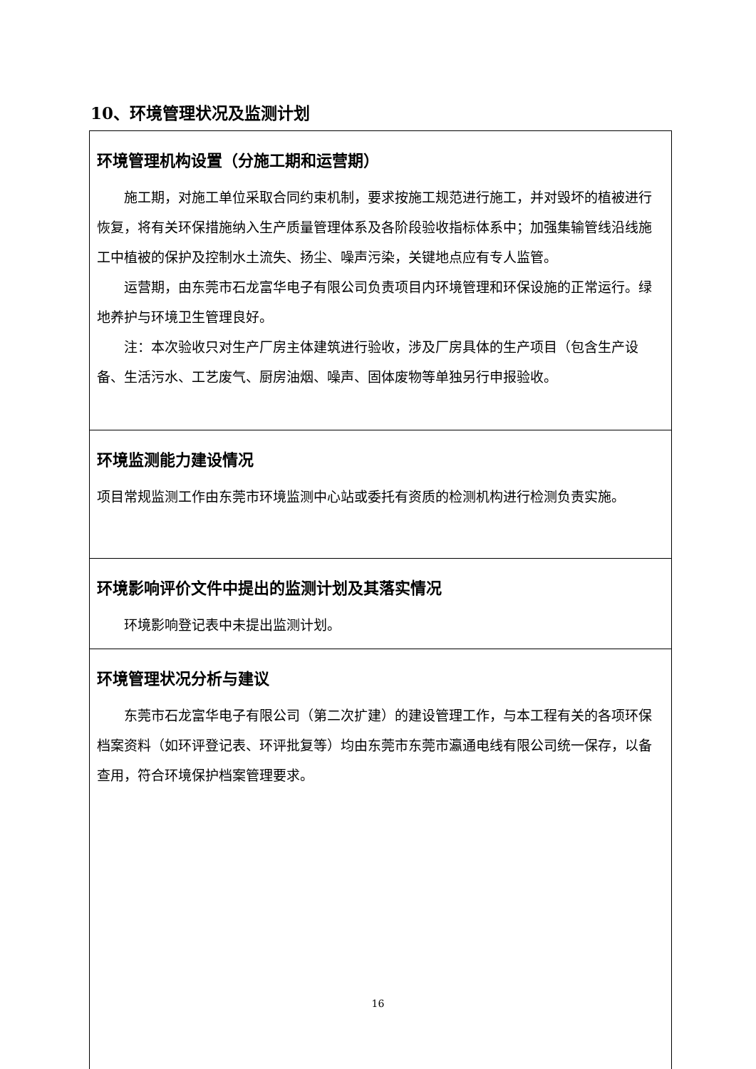10、环境管理状况及监测计划
| 环境管理机构设置（分施工期和运营期） 施工期，对施工单位采取合同约束机制，要求按施工规范进行施工，并对毁坏的植被进行恢复，将有关环保措施纳入生产质量管理体系及各阶段验收指标体系中；加强集输管线沿线施工中植被的保护及控制水土流失、扬尘、噪声污染，关键地点应有专人监管。 运营期，由东莞市石龙富华电子有限公司负责项目内环境管理和环保设施的正常运行。绿地养护与环境卫生管理良好。 注：本次验收只对生产厂房主体建筑进行验收，涉及厂房具体的生产项目（包含生产设备、生活污水、工艺废气、厨房油烟、噪声、固体废物等单独另行申报验收。 |
| 环境监测能力建设情况 项目常规监测工作由东莞市环境监测中心站或委托有资质的检测机构进行检测负责实施。 |
| 环境影响评价文件中提出的监测计划及其落实情况 环境影响登记表中未提出监测计划。 |
| 环境管理状况分析与建议 东莞市石龙富华电子有限公司（第二次扩建）的建设管理工作，与本工程有关的各项环保档案资料（如环评登记表、环评批复等）均由东莞市东莞市瀛通电线有限公司统一保存，以备查用，符合环境保护档案管理要求。 |
16